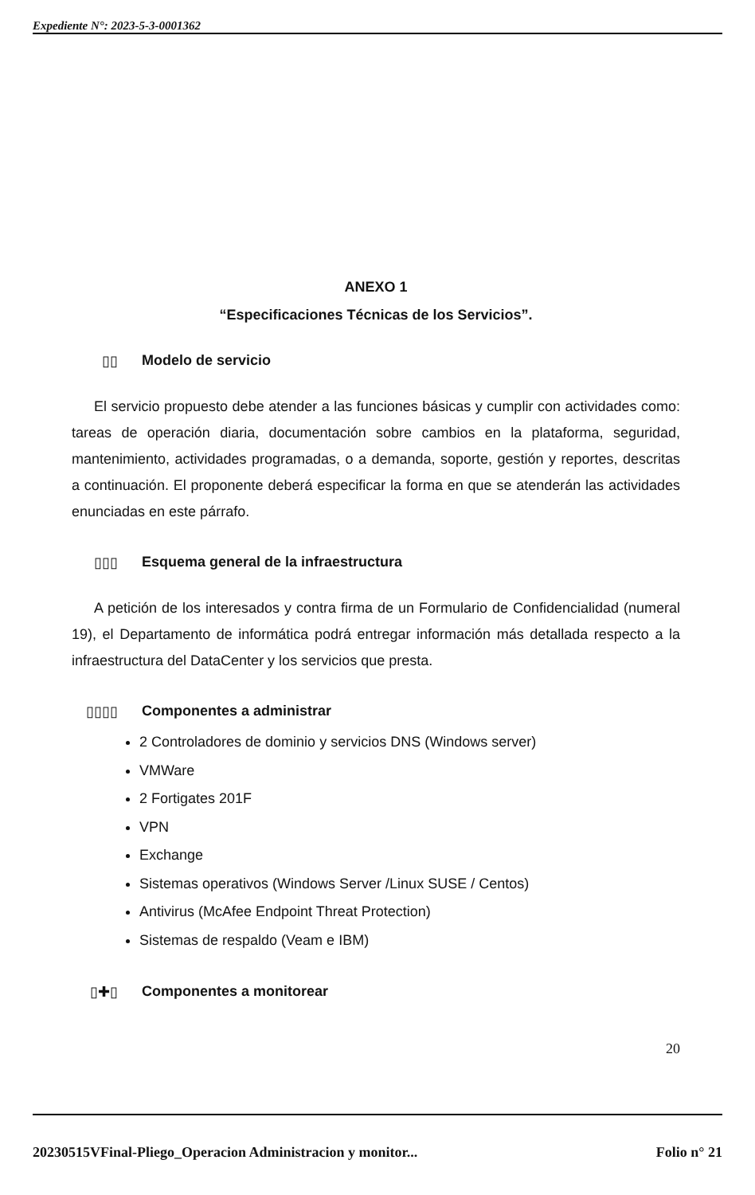Expediente N°: 2023-5-3-0001362
ANEXO 1
“Especificaciones Técnicas de los Servicios”.
▯▯ Modelo de servicio
El servicio propuesto debe atender a las funciones básicas y cumplir con actividades como: tareas de operación diaria, documentación sobre cambios en la plataforma, seguridad, mantenimiento, actividades programadas, o a demanda, soporte, gestión y reportes, descritas a continuación. El proponente deberá especificar la forma en que se atenderán las actividades enunciadas en este párrafo.
▯▯▯ Esquema general de la infraestructura
A petición de los interesados y contra firma de un Formulario de Confidencialidad (numeral 19), el Departamento de informática podrá entregar información más detallada respecto a la infraestructura del DataCenter y los servicios que presta.
▯▯▯▯ Componentes a administrar
2 Controladores de dominio y servicios DNS (Windows server)
VMWare
2 Fortigates 201F
VPN
Exchange
Sistemas operativos (Windows Server /Linux SUSE / Centos)
Antivirus (McAfee Endpoint Threat Protection)
Sistemas de respaldo (Veam e IBM)
▯✚▯ Componentes a monitorear
20
20230515VFinal-Pliego_Operacion Administracion y monitor... Folio n° 21